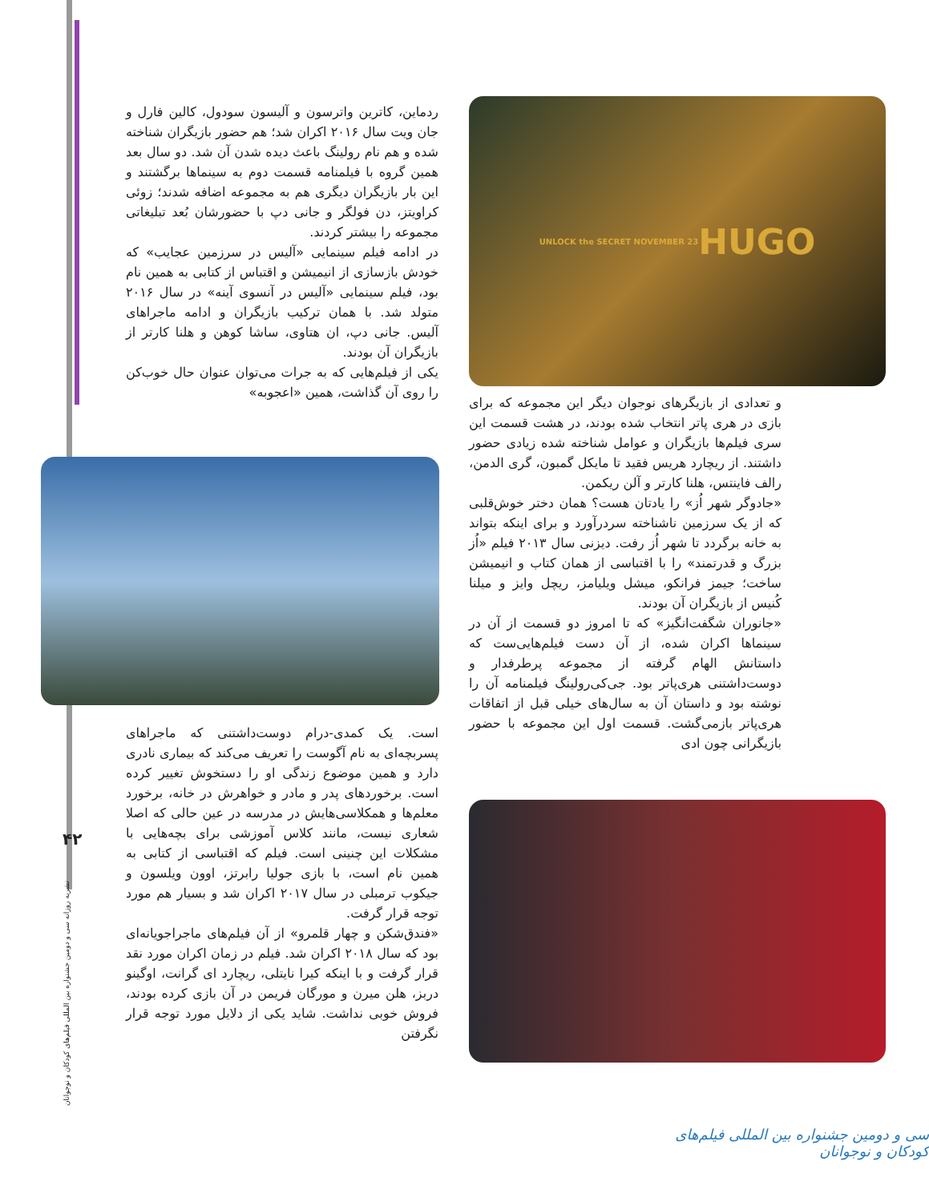۴۲
نشریه روزانه سی و دومین جشنواره بین المللی فیلم‌های کودکان و نوجوانان
HUGO
UNLOCK the SECRET NOVEMBER 23
و تعدادی از بازیگرهای نوجوان دیگر این مجموعه که برای بازی در هری پاتر انتخاب شده بودند، در هشت قسمت این سری فیلم‌ها بازیگران و عوامل شناخته شده زیادی حضور داشتند. از ریچارد هریس فقید تا مایکل گمبون، گری الدمن، رالف فاینتس، هلنا کارتر و آلن ریکمن.
«جادوگر شهر اُز» را یادتان هست؟ همان دختر خوش‌قلبی که از یک سرزمین ناشناخته سردرآورد و برای اینکه بتواند به خانه برگردد تا شهر اُز رفت. دیزنی سال ۲۰۱۳ فیلم «اُز بزرگ و قدرتمند» را با اقتباسی از همان کتاب و انیمیشن ساخت؛ جیمز فرانکو، میشل ویلیامز، ریچل وایز و میلنا کُنیس از بازیگران آن بودند.
«جانوران شگفت‌انگیز» که تا امروز دو قسمت از آن در سینماها اکران شده، از آن دست فیلم‌هایی‌ست که داستانش الهام گرفته از مجموعه پرطرفدار و دوست‌داشتنی هری‌پاتر بود. جی‌کی‌رولینگ فیلمنامه آن را نوشته بود و داستان آن به سال‌های خیلی قبل از اتفاقات هری‌پاتر بازمی‌گشت. قسمت اول این مجموعه با حضور بازیگرانی چون ادی
ردماین، کاترین واترسون و آلیسون سودول، کالین فارل و جان ویت سال ۲۰۱۶ اکران شد؛ هم حضور بازیگران شناخته شده و هم نام رولینگ باعث دیده شدن آن شد. دو سال بعد همین گروه با فیلمنامه قسمت دوم به سینماها برگشتند و این بار بازیگران دیگری هم به مجموعه اضافه شدند؛ زوئی کراویتز، دن فولگر و جانی دپ با حضورشان بُعد تبلیغاتی مجموعه را بیشتر کردند.
در ادامه فیلم سینمایی «آلیس در سرزمین عجایب» که خودش بازسازی از انیمیشن و اقتباس از کتابی به همین نام بود، فیلم سینمایی «آلیس در آنسوی آینه» در سال ۲۰۱۶ متولد شد. با همان ترکیب بازیگران و ادامه ماجراهای آلیس. جانی دپ، ان هتاوی، ساشا کوهن و هلنا کارتر از بازیگران آن بودند.
یکی از فیلم‌هایی که به جرات می‌توان عنوان حال خوب‌کن را روی آن گذاشت، همین «اعجوبه»
است. یک کمدی-درام دوست‌داشتنی که ماجراهای پسربچه‌ای به نام آگوست را تعریف می‌کند که بیماری نادری دارد و همین موضوع زندگی او را دستخوش تغییر کرده است. برخوردهای پدر و مادر و خواهرش در خانه، برخورد معلم‌ها و همکلاسی‌هایش در مدرسه در عین حالی که اصلا شعاری نیست، مانند کلاس آموزشی برای بچه‌هایی با مشکلات این چنینی است. فیلم که اقتباسی از کتابی به همین نام است، با بازی جولیا رابرتز، اوون ویلسون و جیکوب ترمبلی در سال ۲۰۱۷ اکران شد و بسیار هم مورد توجه قرار گرفت.
«فندق‌شکن و چهار قلمرو» از آن فیلم‌های ماجراجویانه‌ای بود که سال ۲۰۱۸ اکران شد. فیلم در زمان اکران مورد نقد قرار گرفت و با اینکه کیرا نایتلی، ریچارد ای گرانت، اوگینو دربز، هلن میرن و مورگان فریمن در آن بازی کرده بودند، فروش خوبی نداشت. شاید یکی از دلایل مورد توجه قرار نگرفتن
سی و دومین جشنواره بین المللی فیلم‌های کودکان و نوجوانان